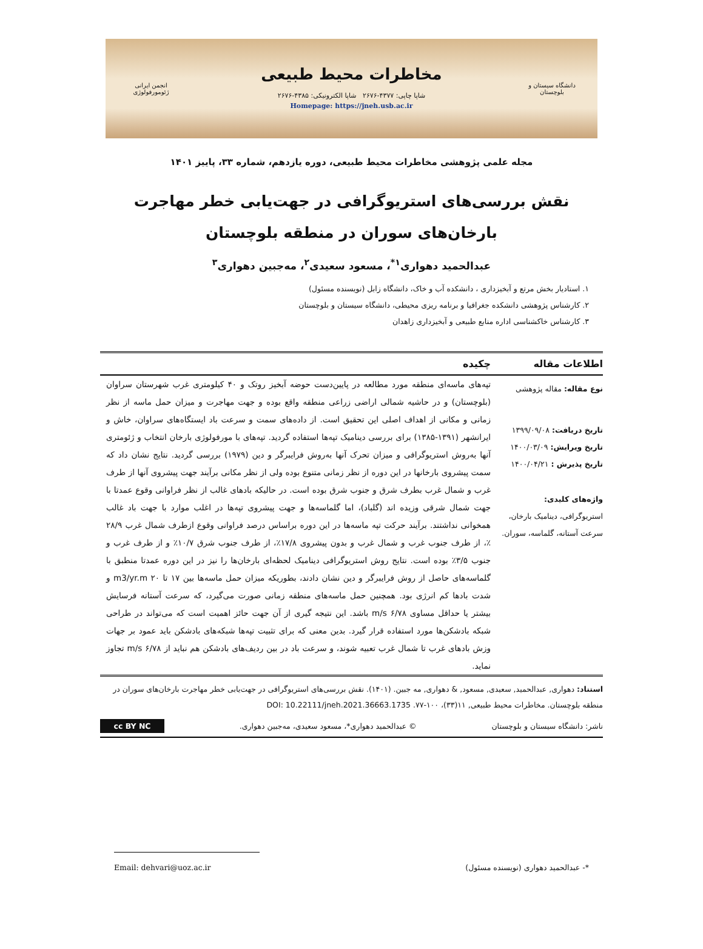دانشگاه سیستان و بلوچستان
مخاطرات محیط طبیعی
شاپا چاپی: ۴۳۷۷-۲۶۷۶ شاپا الکترونیکی: ۴۳۸۵-۲۶۷۶
Homepage: https://jneh.usb.ac.ir
انجمن ایرانی ژئومورفولوژی
مجله علمی پژوهشی مخاطرات محیط طبیعی، دوره یازدهم، شماره ۳۳، پاییز ۱۴۰۱
نقش بررسی‌های استریوگرافی در جهت‌یابی خطر مهاجرت بارخان‌های سوران در منطقه بلوچستان
عبدالحمید دهواری<sup>۱*</sup>، مسعود سعیدی<sup>۲</sup>، مه‌جبین دهواری<sup>۳</sup>
۱. استادیار بخش مرتع و آبخیزداری ، دانشکده آب و خاک، دانشگاه زابل (نویسنده مسئول)
۲. کارشناس پژوهشی دانشکده جغرافیا و برنامه ریزی محیطی، دانشگاه سیستان و بلوچستان
۳. کارشناس خاکشناسی اداره منابع طبیعی و آبخیزداری زاهدان
اطلاعات مقاله چکیده
نوع مقاله: مقاله پژوهشی
تاریخ دریافت: ۱۳۹۹/۰۹/۰۸
تاریخ ویرایش: ۱۴۰۰/۰۳/۰۹
تاریخ پذیرش : ۱۴۰۰/۰۴/۲۱
واژه‌های کلیدی:
استریوگرافی، دینامیک بارخان، سرعت آستانه، گلماسه، سوران.
تپه‌های ماسه‌ای منطقه مورد مطالعه در پایین‌دست حوضه آبخیز روتک و ۴۰ کیلومتری غرب شهرستان سراوان (بلوچستان) و در حاشیه شمالی اراضی زراعی منطقه واقع بوده و جهت مهاجرت و میزان حمل ماسه از نظر زمانی و مکانی از اهداف اصلی این تحقیق است. از داده‌های سمت و سرعت باد ایستگاه‌های سراوان، خاش و ایرانشهر (۱۳۹۱-۱۳۸۵) برای بررسی دینامیک تپه‌ها استفاده گردید. تپه‌های با مورفولوژی بارخان انتخاب و ژئومتری آنها به‌روش استریوگرافی و میزان تحرک آنها به‌روش فرایبرگر و دین (۱۹۷۹) بررسی گردید. نتایج نشان داد که سمت پیشروی بارخانها در این دوره از نظر زمانی متنوع بوده ولی از نظر مکانی برآیند جهت پیشروی آنها از طرف غرب و شمال غرب بطرف شرق و جنوب شرق بوده است. در حالیکه بادهای غالب از نظر فراوانی وقوع عمدتا با جهت شمال شرقی وزیده اند (گلباد)، اما گلماسه‌ها و جهت پیشروی تپه‌ها در اغلب موارد با جهت باد غالب همخوانی نداشتند. برآیند حرکت تپه ماسه‌ها در این دوره براساس درصد فراوانی وقوع ازطرف شمال غرب ۲۸/۹ ٪، از طرف جنوب غرب و شمال غرب و بدون پیشروی ۱۷/۸٪، از طرف جنوب شرق ۱۰/۷٪ و از طرف غرب و جنوب ۳/۵٪ بوده است. نتایج روش استریوگرافی دینامیک لحظه‌ای بارخان‌ها را نیز در این دوره عمدتا منطبق با گلماسه‌های حاصل از روش فرایبرگر و دین نشان دادند، بطوریکه میزان حمل ماسه‌ها بین ۱۷ تا ۲۰ m3/yr.m و شدت بادها کم انرژی بود. همچنین حمل ماسه‌های منطقه زمانی صورت می‌گیرد، که سرعت آستانه فرسایش بیشتر یا حداقل مساوی ۶/۷۸ m/s باشد. این نتیجه گیری از آن جهت حائز اهمیت است که می‌تواند در طراحی شبکه بادشکن‌ها مورد استفاده قرار گیرد. بدین معنی که برای تثبیت تپه‌ها شبکه‌های بادشکن باید عمود بر جهات وزش بادهای غرب تا شمال غرب تعبیه شوند، و سرعت باد در بین ردیف‌های بادشکن هم نباید از ۶/۷۸ m/s تجاوز نماید.
استناد: دهواری, عبدالحمید, سعیدی, مسعود, & دهواری, مه جبین. (۱۴۰۱). نقش بررسی‌های استریوگرافی در جهت‌یابی خطر مهاجرت بارخان‌های سوران در منطقه بلوچستان. مخاطرات محیط طبیعی, ۱۱(۳۳)، ۱۰۰-۷۷. DOI: 10.22111/jneh.2021.36663.1735
ناشر: دانشگاه سیستان و بلوچستان © عبدالحمید دهواری*، مسعود سعیدی، مه‌جبین دهواری. cc BY NC
*- عبدالحمید دهواری (نویسنده مسئول) Email: dehvari@uoz.ac.ir